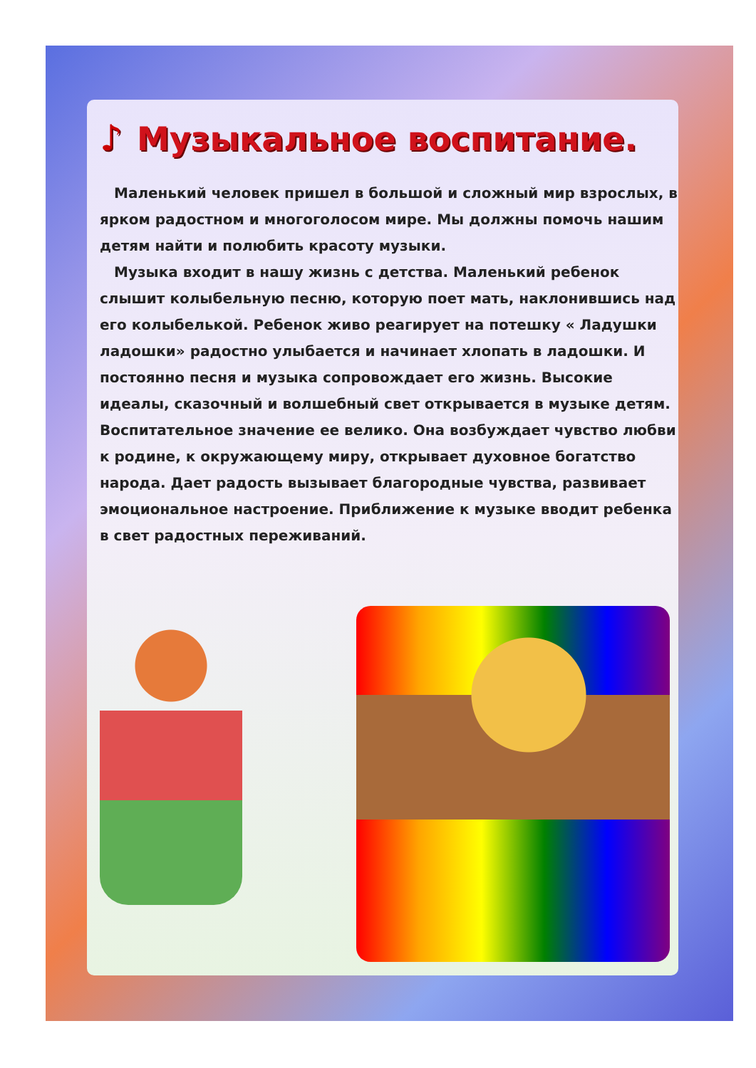♪ Музыкальное воспитание.
Маленький человек пришел в большой и сложный мир взрослых, в ярком радостном и многоголосом мире. Мы должны помочь нашим детям найти и полюбить красоту музыки.
Музыка входит в нашу жизнь с детства. Маленький ребенок слышит колыбельную песню, которую поет мать, наклонившись над его колыбелькой. Ребенок живо реагирует на потешку « Ладушки ладошки» радостно улыбается и начинает хлопать в ладошки. И постоянно песня и музыка сопровождает его жизнь. Высокие идеалы, сказочный и волшебный свет открывается в музыке детям. Воспитательное значение ее велико. Она возбуждает чувство любви к родине, к окружающему миру, открывает духовное богатство народа. Дает радость вызывает благородные чувства, развивает эмоциональное настроение. Приближение к музыке вводит ребенка в свет радостных переживаний.